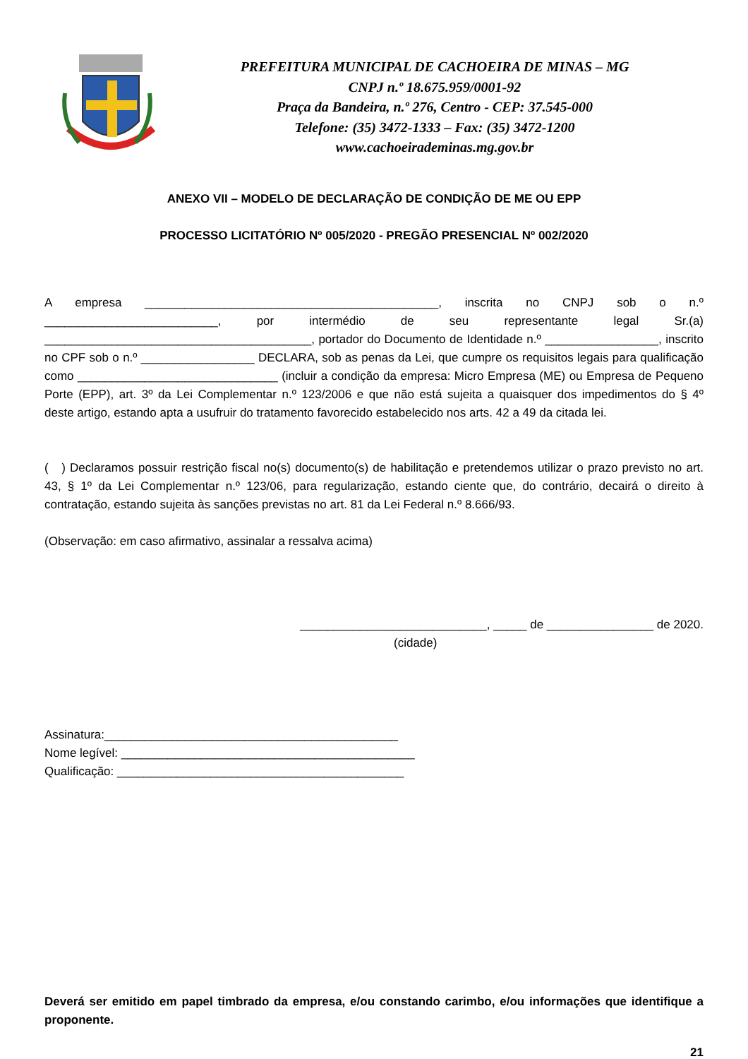PREFEITURA MUNICIPAL DE CACHOEIRA DE MINAS – MG
CNPJ n.º 18.675.959/0001-92
Praça da Bandeira, n.º 276, Centro - CEP: 37.545-000
Telefone: (35) 3472-1333 – Fax: (35) 3472-1200
www.cachoeirademinas.mg.gov.br
ANEXO VII – MODELO DE DECLARAÇÃO DE CONDIÇÃO DE ME OU EPP
PROCESSO LICITATÓRIO Nº 005/2020 - PREGÃO PRESENCIAL Nº 002/2020
A empresa ____________________________________________, inscrita no CNPJ sob o n.º __________________________, por intermédio de seu representante legal Sr.(a) ________________________________________, portador do Documento de Identidade n.º _________________, inscrito no CPF sob o n.º _________________ DECLARA, sob as penas da Lei, que cumpre os requisitos legais para qualificação como ______________________________ (incluir a condição da empresa: Micro Empresa (ME) ou Empresa de Pequeno Porte (EPP), art. 3º da Lei Complementar n.º 123/2006 e que não está sujeita a quaisquer dos impedimentos do § 4º
deste artigo, estando apta a usufruir do tratamento favorecido estabelecido nos arts. 42 a 49 da citada lei.
( ) Declaramos possuir restrição fiscal no(s) documento(s) de habilitação e pretendemos utilizar o prazo previsto no art. 43, § 1º da Lei Complementar n.º 123/06, para regularização, estando ciente que, do contrário, decairá o direito à contratação, estando sujeita às sanções previstas no art. 81 da Lei Federal n.º 8.666/93.
(Observação: em caso afirmativo, assinalar a ressalva acima)
____________________________, _____ de ________________ de 2020.
(cidade)
Assinatura:____________________________________________
Nome legível: ____________________________________________
Qualificação: ___________________________________________
Deverá ser emitido em papel timbrado da empresa, e/ou constando carimbo, e/ou informações que identifique a proponente.
21